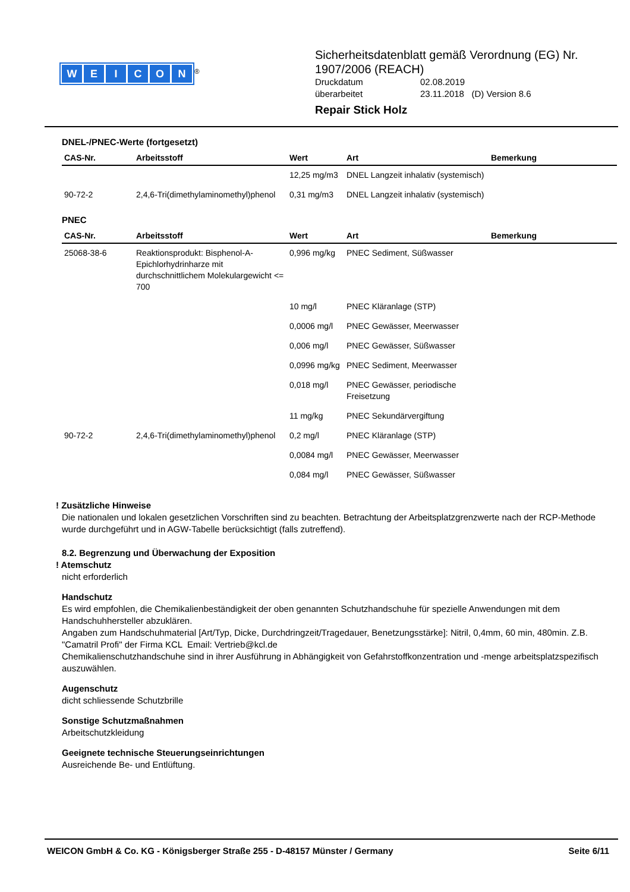WEICON
<sup>®</sup>
Sicherheitsdatenblatt gemäß Verordnung (EG) Nr.
1907/2006 (REACH)
| Druckdatum | 02.08.2019 |
| überarbeitet | 23.11.2018 (D) Version 8.6 |
Repair Stick Holz
DNEL-/PNEC-Werte (fortgesetzt)
| CAS-Nr. | Arbeitsstoff | Wert | Art | Bemerkung |
| --- | --- | --- | --- | --- |
| | | 12,25 mg/m3 | DNEL Langzeit inhalativ (systemisch) | |
| 90-72-2 | 2,4,6-Tri(dimethylaminomethyl)phenol | 0,31 mg/m3 | DNEL Langzeit inhalativ (systemisch) | |
PNEC
| CAS-Nr. | Arbeitsstoff | Wert | Art | Bemerkung |
| --- | --- | --- | --- | --- |
| 25068-38-6 | Reaktionsprodukt: Bisphenol-A-Epichlorhydrinharze mit durchschnittlichem Molekulargewicht <= 700 | 0,996 mg/kg | PNEC Sediment, Süßwasser | |
| | | 10 mg/l | PNEC Kläranlage (STP) | |
| | | 0,0006 mg/l | PNEC Gewässer, Meerwasser | |
| | | 0,006 mg/l | PNEC Gewässer, Süßwasser | |
| | | 0,0996 mg/kg | PNEC Sediment, Meerwasser | |
| | | 0,018 mg/l | PNEC Gewässer, periodische Freisetzung | |
| | | 11 mg/kg | PNEC Sekundärvergiftung | |
| 90-72-2 | 2,4,6-Tri(dimethylaminomethyl)phenol | 0,2 mg/l | PNEC Kläranlage (STP) | |
| | | 0,0084 mg/l | PNEC Gewässer, Meerwasser | |
| | | 0,084 mg/l | PNEC Gewässer, Süßwasser | |
! Zusätzliche Hinweise
Die nationalen und lokalen gesetzlichen Vorschriften sind zu beachten. Betrachtung der Arbeitsplatzgrenzwerte nach der RCP-Methode wurde durchgeführt und in AGW-Tabelle berücksichtigt (falls zutreffend).
8.2. Begrenzung und Überwachung der Exposition
! Atemschutz
nicht erforderlich
Handschutz
Es wird empfohlen, die Chemikalienbeständigkeit der oben genannten Schutzhandschuhe für spezielle Anwendungen mit dem Handschuhhersteller abzuklären.
Angaben zum Handschuhmaterial [Art/Typ, Dicke, Durchdringzeit/Tragedauer, Benetzungsstärke]: Nitril, 0,4mm, 60 min, 480min. Z.B. "Camatril Profi" der Firma KCL Email: Vertrieb@kcl.de
Chemikalienschutzhandschuhe sind in ihrer Ausführung in Abhängigkeit von Gefahrstoffkonzentration und -menge arbeitsplatzspezifisch auszuwählen.
Augenschutz
dicht schliessende Schutzbrille
Sonstige Schutzmaßnahmen
Arbeitschutzkleidung
Geeignete technische Steuerungseinrichtungen
Ausreichende Be- und Entlüftung.
WEICON GmbH & Co. KG - Königsberger Straße 255 - D-48157 Münster / Germany Seite 6/11